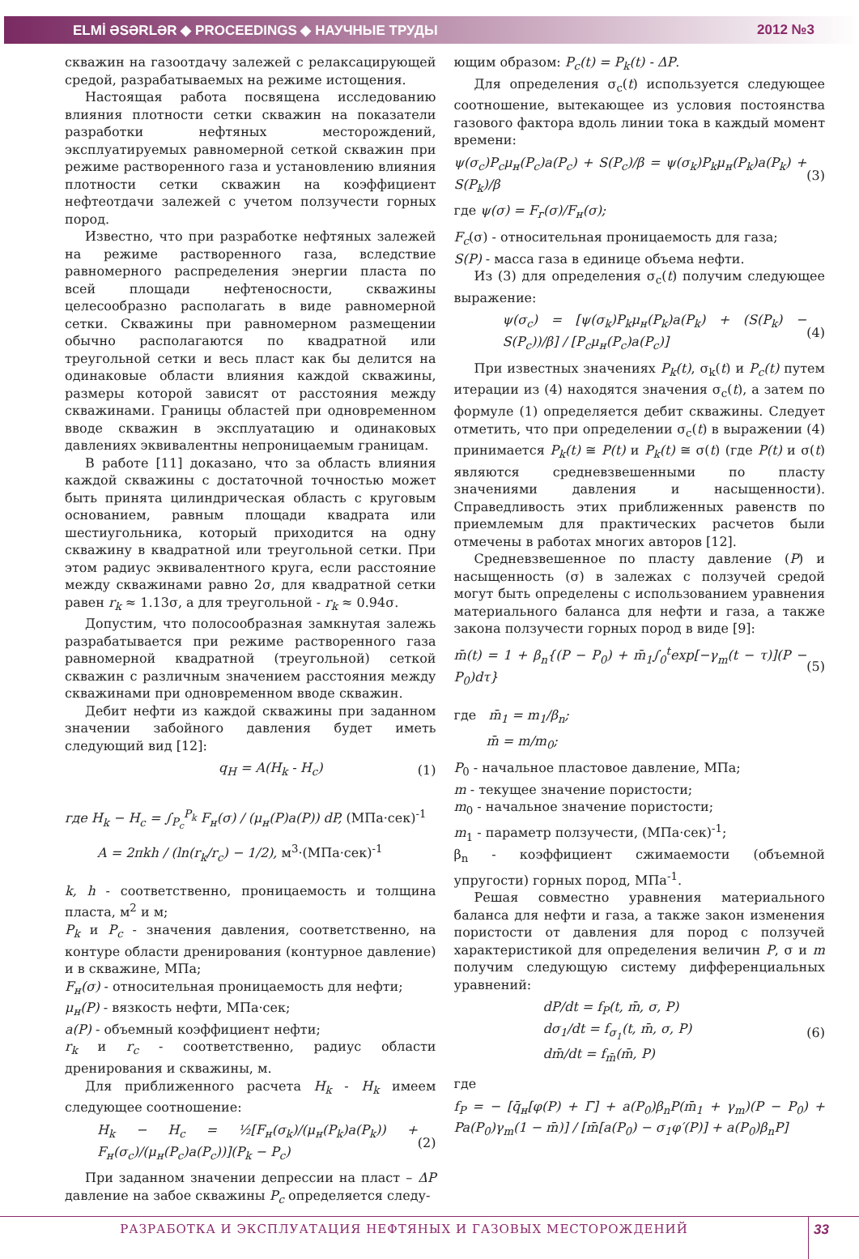ELMİ ƏSƏRLƏR ◆ PROCEEDINGS ◆ НАУЧНЫЕ ТРУДЫ 2012 №3
скважин на газоотдачу залежей с релаксацирующей средой, разрабатываемых на режиме истощения.
Настоящая работа посвящена исследованию влияния плотности сетки скважин на показатели разработки нефтяных месторождений, эксплуатируемых равномерной сеткой скважин при режиме растворенного газа и установлению влияния плотности сетки скважин на коэффициент нефтеотдачи залежей с учетом ползучести горных пород.
Известно, что при разработке нефтяных залежей на режиме растворенного газа, вследствие равномерного распределения энергии пласта по всей площади нефтеносности, скважины целесообразно располагать в виде равномерной сетки. Скважины при равномерном размещении обычно располагаются по квадратной или треугольной сетки и весь пласт как бы делится на одинаковые области влияния каждой скважины, размеры которой зависят от расстояния между скважинами. Границы областей при одновременном вводе скважин в эксплуатацию и одинаковых давлениях эквивалентны непроницаемым границам.
В работе [11] доказано, что за область влияния каждой скважины с достаточной точностью может быть принята цилиндрическая область с круговым основанием, равным площади квадрата или шестиугольника, который приходится на одну скважину в квадратной или треугольной сетки. При этом радиус эквивалентного круга, если расстояние между скважинами равно 2σ, для квадратной сетки равен r<sub>k</sub> ≈ 1.13σ, а для треугольной - r<sub>k</sub> ≈ 0.94σ.
Допустим, что полосообразная замкнутая залежь разрабатывается при режиме растворенного газа равномерной квадратной (треугольной) сеткой скважин с различным значением расстояния между скважинами при одновременном вводе скважин.
Дебит нефти из каждой скважины при заданном значении забойного давления будет иметь следующий вид [12]:
q<sub>H</sub> = A(H<sub>k</sub> - H<sub>c</sub>) (1)
где H<sub>k</sub> − H<sub>c</sub> = ∫<sub>P<sub>c</sub></sub><sup>P<sub>k</sub></sup> F<sub>н</sub>(σ) / (μ<sub>н</sub>(P)a(P)) dP, (МПа·сек)<sup>-1</sup>
A = 2πkh / (ln(r<sub>k</sub>/r<sub>c</sub>) − 1/2), м<sup>3</sup>·(МПа·сек)<sup>-1</sup>
k, h - соответственно, проницаемость и толщина пласта, м<sup>2</sup> и м;
P<sub>k</sub> и P<sub>c</sub> - значения давления, соответственно, на контуре области дренирования (контурное давление) и в скважине, МПа;
F<sub>н</sub>(σ) - относительная проницаемость для нефти;
μ<sub>н</sub>(P) - вязкость нефти, МПа·сек;
a(P) - объемный коэффициент нефти;
r<sub>k</sub> и r<sub>c</sub> - соответственно, радиус области дренирования и скважины, м.
Для приближенного расчета H<sub>k</sub> - H<sub>k</sub> имеем следующее соотношение:
H<sub>k</sub> − H<sub>c</sub> = ½[F<sub>н</sub>(σ<sub>k</sub>)/(μ<sub>н</sub>(P<sub>k</sub>)a(P<sub>k</sub>)) + F<sub>н</sub>(σ<sub>c</sub>)/(μ<sub>н</sub>(P<sub>c</sub>)a(P<sub>c</sub>))](P<sub>k</sub> − P<sub>c</sub>) (2)
При заданном значении депрессии на пласт – ΔP давление на забое скважины P<sub>c</sub> определяется следу-
ющим образом: P<sub>c</sub>(t) = P<sub>k</sub>(t) - ΔP.
Для определения σ<sub>c</sub>(t) используется следующее соотношение, вытекающее из условия постоянства газового фактора вдоль линии тока в каждый момент времени:
ψ(σ<sub>c</sub>)P<sub>c</sub>μ<sub>н</sub>(P<sub>c</sub>)a(P<sub>c</sub>) + S(P<sub>c</sub>)/β = ψ(σ<sub>k</sub>)P<sub>k</sub>μ<sub>н</sub>(P<sub>k</sub>)a(P<sub>k</sub>) + S(P<sub>k</sub>)/β (3)
где ψ(σ) = F<sub>г</sub>(σ)/F<sub>н</sub>(σ);
F<sub>c</sub>(σ) - относительная проницаемость для газа;
S(P) - масса газа в единице объема нефти.
Из (3) для определения σ<sub>c</sub>(t) получим следующее выражение:
ψ(σ<sub>c</sub>) = [ψ(σ<sub>k</sub>)P<sub>k</sub>μ<sub>н</sub>(P<sub>k</sub>)a(P<sub>k</sub>) + (S(P<sub>k</sub>) − S(P<sub>c</sub>))/β] / [P<sub>c</sub>μ<sub>н</sub>(P<sub>c</sub>)a(P<sub>c</sub>)] (4)
При известных значениях P<sub>k</sub>(t), σ<sub>k</sub>(t) и P<sub>c</sub>(t) путем итерации из (4) находятся значения σ<sub>c</sub>(t), а затем по формуле (1) определяется дебит скважины. Следует отметить, что при определении σ<sub>c</sub>(t) в выражении (4) принимается P<sub>k</sub>(t) ≅ P(t) и P<sub>k</sub>(t) ≅ σ(t) (где P(t) и σ(t) являются средневзвешенными по пласту значениями давления и насыщенности). Справедливость этих приближенных равенств по приемлемым для практических расчетов были отмечены в работах многих авторов [12].
Средневзвешенное по пласту давление (P) и насыщенность (σ) в залежах с ползучей средой могут быть определены с использованием уравнения материального баланса для нефти и газа, а также закона ползучести горных пород в виде [9]:
m̄(t) = 1 + β<sub>n</sub>{(P − P<sub>0</sub>) + m̄<sub>1</sub>∫<sub>0</sub><sup>t</sup>exp[−γ<sub>m</sub>(t − τ)](P − P<sub>0</sub>)dτ} (5)
где m̄<sub>1</sub> = m<sub>1</sub>/β<sub>n</sub>;
m̄ = m/m<sub>0</sub>;
P<sub>0</sub> - начальное пластовое давление, МПа;
m - текущее значение пористости;
m<sub>0</sub> - начальное значение пористости;
m<sub>1</sub> - параметр ползучести, (МПа·сек)<sup>-1</sup>;
β<sub>n</sub> - коэффициент сжимаемости (объемной упругости) горных пород, МПа<sup>-1</sup>.
Решая совместно уравнения материального баланса для нефти и газа, а также закон изменения пористости от давления для пород с ползучей характеристикой для определения величин P, σ и m получим следующую систему дифференциальных уравнений:
dP/dt = f<sub>P</sub>(t, m̄, σ, P)
dσ<sub>1</sub>/dt = f<sub>σ<sub>1</sub></sub>(t, m̄, σ, P)
dm̄/dt = f<sub>m̄</sub>(m̄, P) (6)
где
f<sub>P</sub> = − [q̄<sub>н</sub>[φ(P) + Γ̄] + a(P<sub>0</sub>)β<sub>n</sub>P(m̄<sub>1</sub> + γ<sub>m</sub>)(P − P<sub>0</sub>) + Pa(P<sub>0</sub>)γ<sub>m</sub>(1 − m̄)] / [m̄[a(P<sub>0</sub>) − σ<sub>1</sub>φ′(P)] + a(P<sub>0</sub>)β<sub>n</sub>P]
РАЗРАБОТКА И ЭКСПЛУАТАЦИЯ НЕФТЯНЫХ И ГАЗОВЫХ МЕСТОРОЖДЕНИЙ
33